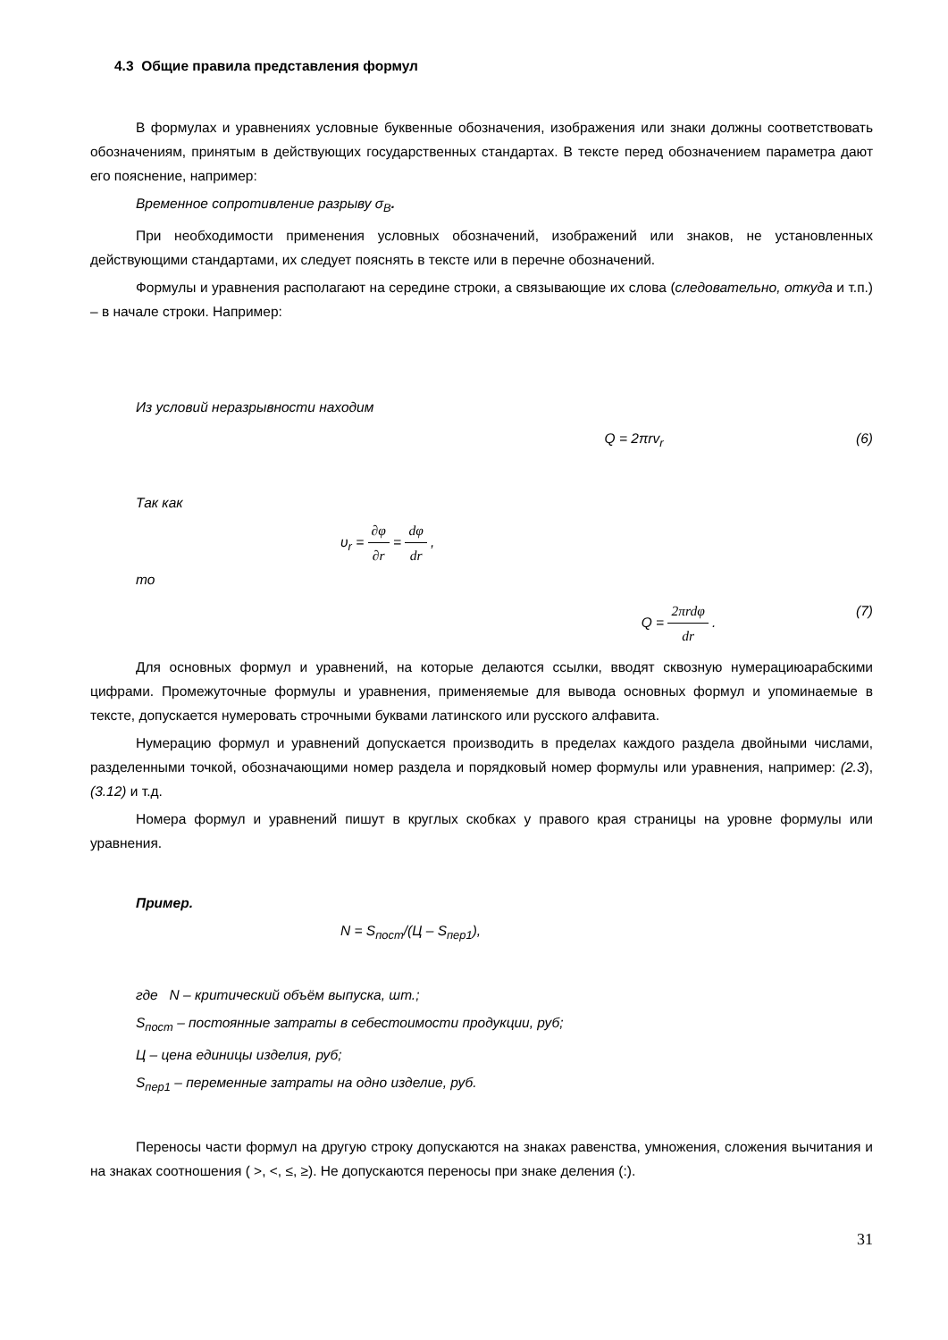4.3 Общие правила представления формул
В формулах и уравнениях условные буквенные обозначения, изображения или знаки должны соответствовать обозначениям, принятым в действующих государственных стандартах. В тексте перед обозначением параметра дают его пояснение, например:
Временное сопротивление разрыву σ<sub>B</sub>.
При необходимости применения условных обозначений, изображений или знаков, не установленных действующими стандартами, их следует пояснять в тексте или в перечне обозначений.
Формулы и уравнения располагают на середине строки, а связывающие их слова (следовательно, откуда и т.п.) – в начале строки. Например:
Из условий неразрывности находим
Q = 2πrv<sub>r</sub> (6)
Так как
υ<sub>r</sub> = ∂φ ∂r = dφ dr ,
то
Q = 2πrdφ dr . (7)
Для основных формул и уравнений, на которые делаются ссылки, вводят сквозную нумерациюарабскими цифрами. Промежуточные формулы и уравнения, применяемые для вывода основных формул и упоминаемые в тексте, допускается нумеровать строчными буквами латинского или русского алфавита.
Нумерацию формул и уравнений допускается производить в пределах каждого раздела двойными числами, разделенными точкой, обозначающими номер раздела и порядковый номер формулы или уравнения, например: (2.3), (3.12) и т.д.
Номера формул и уравнений пишут в круглых скобках у правого края страницы на уровне формулы или уравнения.
Пример.
N = S<sub>пост</sub>/(Ц – S<sub>пер1</sub>),
где N – критический объём выпуска, шт.;
S<sub>пост</sub> – постоянные затраты в себестоимости продукции, руб;
Ц – цена единицы изделия, руб;
S<sub>пер1</sub> – переменные затраты на одно изделие, руб.
Переносы части формул на другую строку допускаются на знаках равенства, умножения, сложения вычитания и на знаках соотношения ( >, <, ≤, ≥). Не допускаются переносы при знаке деления (:).
31